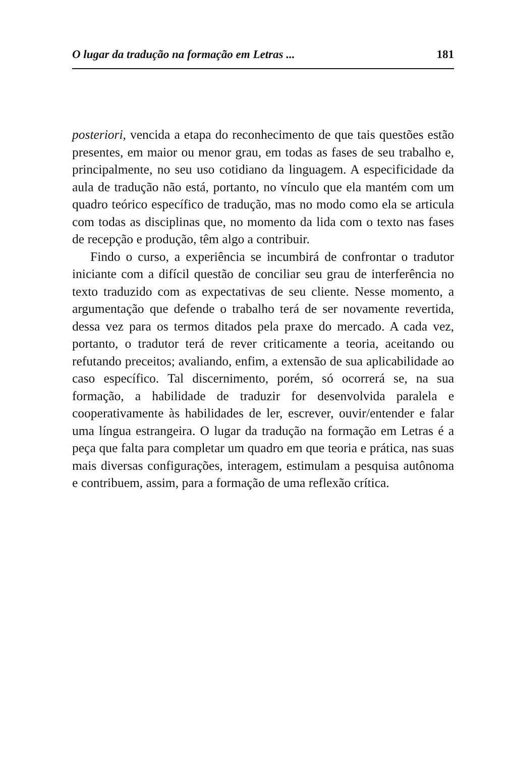O lugar da tradução na formação em Letras ... 181
posteriori, vencida a etapa do reconhecimento de que tais questões estão presentes, em maior ou menor grau, em todas as fases de seu trabalho e, principalmente, no seu uso cotidiano da linguagem. A especificidade da aula de tradução não está, portanto, no vínculo que ela mantém com um quadro teórico específico de tradução, mas no modo como ela se articula com todas as disciplinas que, no momento da lida com o texto nas fases de recepção e produção, têm algo a contribuir.
Findo o curso, a experiência se incumbirá de confrontar o tradutor iniciante com a difícil questão de conciliar seu grau de interferência no texto traduzido com as expectativas de seu cliente. Nesse momento, a argumentação que defende o trabalho terá de ser novamente revertida, dessa vez para os termos ditados pela praxe do mercado. A cada vez, portanto, o tradutor terá de rever criticamente a teoria, aceitando ou refutando preceitos; avaliando, enfim, a extensão de sua aplicabilidade ao caso específico. Tal discernimento, porém, só ocorrerá se, na sua formação, a habilidade de traduzir for desenvolvida paralela e cooperativamente às habilidades de ler, escrever, ouvir/entender e falar uma língua estrangeira. O lugar da tradução na formação em Letras é a peça que falta para completar um quadro em que teoria e prática, nas suas mais diversas configurações, interagem, estimulam a pesquisa autônoma e contribuem, assim, para a formação de uma reflexão crítica.